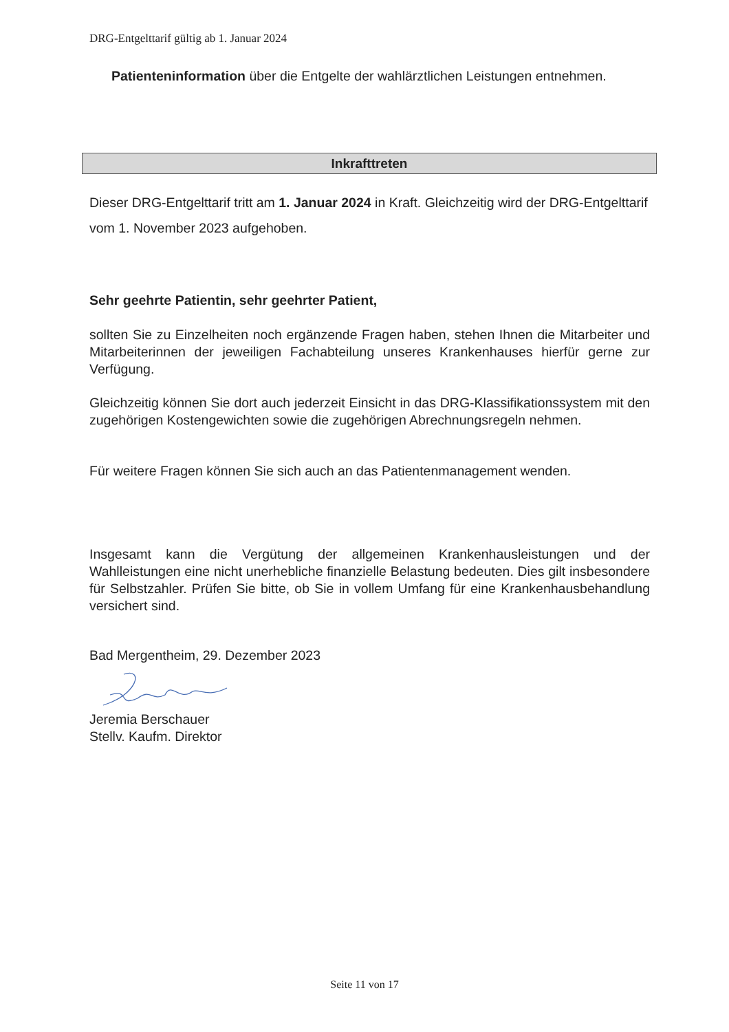DRG-Entgelttarif gültig ab 1. Januar 2024
Patienteninformation über die Entgelte der wahlärztlichen Leistungen entnehmen.
Inkrafttreten
Dieser DRG-Entgelttarif tritt am 1. Januar 2024 in Kraft. Gleichzeitig wird der DRG-Entgelttarif vom 1. November 2023 aufgehoben.
Sehr geehrte Patientin, sehr geehrter Patient,
sollten Sie zu Einzelheiten noch ergänzende Fragen haben, stehen Ihnen die Mitarbeiter und Mitarbeiterinnen der jeweiligen Fachabteilung unseres Krankenhauses hierfür gerne zur Verfügung.
Gleichzeitig können Sie dort auch jederzeit Einsicht in das DRG-Klassifikationssystem mit den zugehörigen Kostengewichten sowie die zugehörigen Abrechnungsregeln nehmen.
Für weitere Fragen können Sie sich auch an das Patientenmanagement wenden.
Insgesamt kann die Vergütung der allgemeinen Krankenhausleistungen und der Wahlleistungen eine nicht unerhebliche finanzielle Belastung bedeuten. Dies gilt insbesondere für Selbstzahler. Prüfen Sie bitte, ob Sie in vollem Umfang für eine Krankenhausbehandlung versichert sind.
Bad Mergentheim, 29. Dezember 2023
Jeremia Berschauer
Stellv. Kaufm. Direktor
Seite 11 von 17